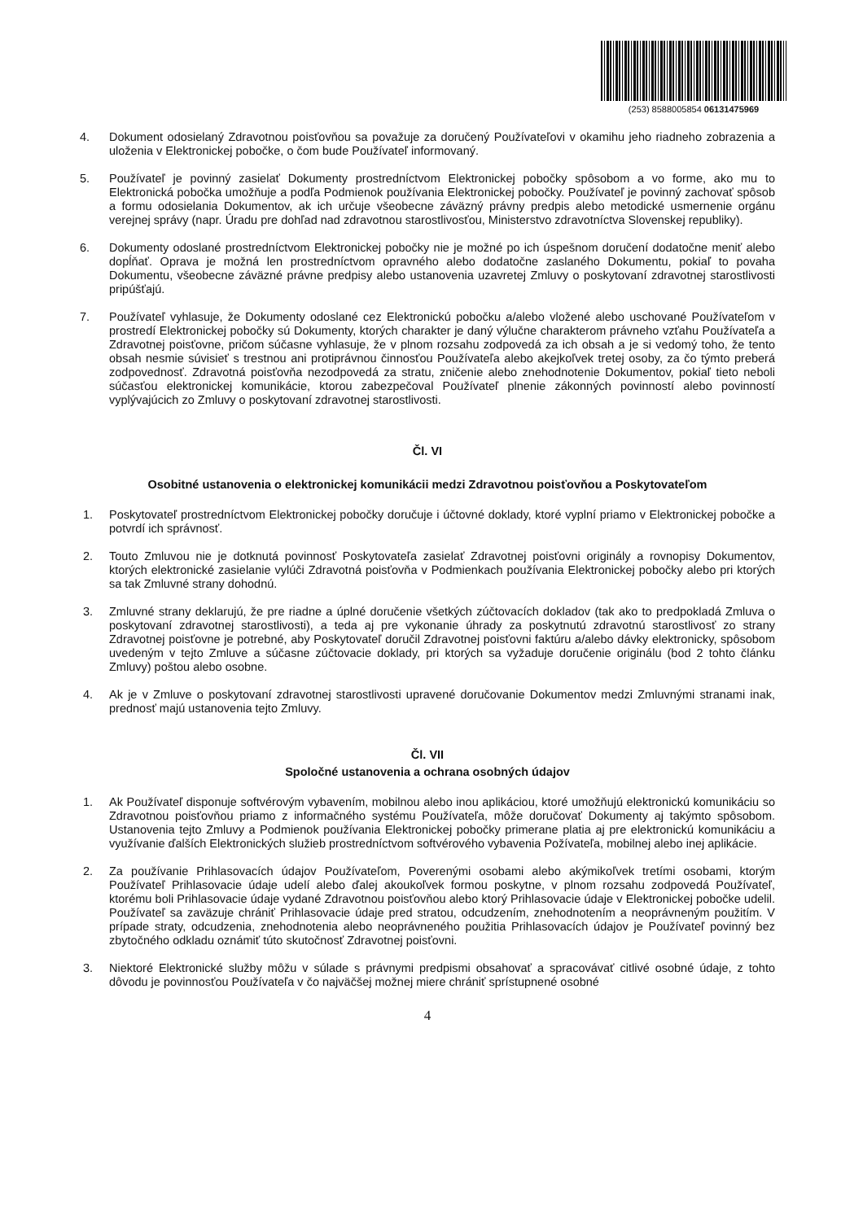(253) 8588005854 06131475969
4. Dokument odosielaný Zdravotnou poisťovňou sa považuje za doručený Používateľovi v okamihu jeho riadneho zobrazenia a uloženia v Elektronickej pobočke, o čom bude Používateľ informovaný.
5. Používateľ je povinný zasielať Dokumenty prostredníctvom Elektronickej pobočky spôsobom a vo forme, ako mu to Elektronická pobočka umožňuje a podľa Podmienok používania Elektronickej pobočky. Používateľ je povinný zachovať spôsob a formu odosielania Dokumentov, ak ich určuje všeobecne záväzný právny predpis alebo metodické usmernenie orgánu verejnej správy (napr. Úradu pre dohľad nad zdravotnou starostlivosťou, Ministerstvo zdravotníctva Slovenskej republiky).
6. Dokumenty odoslané prostredníctvom Elektronickej pobočky nie je možné po ich úspešnom doručení dodatočne meniť alebo dopĺňať. Oprava je možná len prostredníctvom opravného alebo dodatočne zaslaného Dokumentu, pokiaľ to povaha Dokumentu, všeobecne záväzné právne predpisy alebo ustanovenia uzavretej Zmluvy o poskytovaní zdravotnej starostlivosti pripúšťajú.
7. Používateľ vyhlasuje, že Dokumenty odoslané cez Elektronickú pobočku a/alebo vložené alebo uschované Používateľom v prostredí Elektronickej pobočky sú Dokumenty, ktorých charakter je daný výlučne charakterom právneho vzťahu Používateľa a Zdravotnej poisťovne, pričom súčasne vyhlasuje, že v plnom rozsahu zodpovedá za ich obsah a je si vedomý toho, že tento obsah nesmie súvisieť s trestnou ani protiprávnou činnosťou Používateľa alebo akejkoľvek tretej osoby, za čo týmto preberá zodpovednosť. Zdravotná poisťovňa nezodpovedá za stratu, zničenie alebo znehodnotenie Dokumentov, pokiaľ tieto neboli súčasťou elektronickej komunikácie, ktorou zabezpečoval Používateľ plnenie zákonných povinností alebo povinností vyplývajúcich zo Zmluvy o poskytovaní zdravotnej starostlivosti.
Čl. VI
Osobitné ustanovenia o elektronickej komunikácii medzi Zdravotnou poisťovňou a Poskytovateľom
1. Poskytovateľ prostredníctvom Elektronickej pobočky doručuje i účtovné doklady, ktoré vyplní priamo v Elektronickej pobočke a potvrdí ich správnosť.
2. Touto Zmluvou nie je dotknutá povinnosť Poskytovateľa zasielať Zdravotnej poisťovni originály a rovnopisy Dokumentov, ktorých elektronické zasielanie vylúči Zdravotná poisťovňa v Podmienkach používania Elektronickej pobočky alebo pri ktorých sa tak Zmluvné strany dohodnú.
3. Zmluvné strany deklarujú, že pre riadne a úplné doručenie všetkých zúčtovacích dokladov (tak ako to predpokladá Zmluva o poskytovaní zdravotnej starostlivosti), a teda aj pre vykonanie úhrady za poskytnutú zdravotnú starostlivosť zo strany Zdravotnej poisťovne je potrebné, aby Poskytovateľ doručil Zdravotnej poisťovni faktúru a/alebo dávky elektronicky, spôsobom uvedeným v tejto Zmluve a súčasne zúčtovacie doklady, pri ktorých sa vyžaduje doručenie originálu (bod 2 tohto článku Zmluvy) poštou alebo osobne.
4. Ak je v Zmluve o poskytovaní zdravotnej starostlivosti upravené doručovanie Dokumentov medzi Zmluvnými stranami inak, prednosť majú ustanovenia tejto Zmluvy.
Čl. VII
Spoločné ustanovenia a ochrana osobných údajov
1. Ak Používateľ disponuje softvérovým vybavením, mobilnou alebo inou aplikáciou, ktoré umožňujú elektronickú komunikáciu so Zdravotnou poisťovňou priamo z informačného systému Používateľa, môže doručovať Dokumenty aj takýmto spôsobom. Ustanovenia tejto Zmluvy a Podmienok používania Elektronickej pobočky primerane platia aj pre elektronickú komunikáciu a využívanie ďalších Elektronických služieb prostredníctvom softvérového vybavenia Požívateľa, mobilnej alebo inej aplikácie.
2. Za používanie Prihlasovacích údajov Používateľom, Poverenými osobami alebo akýmikoľvek tretími osobami, ktorým Používateľ Prihlasovacie údaje udelí alebo ďalej akoukoľvek formou poskytne, v plnom rozsahu zodpovedá Používateľ, ktorému boli Prihlasovacie údaje vydané Zdravotnou poisťovňou alebo ktorý Prihlasovacie údaje v Elektronickej pobočke udelil. Používateľ sa zaväzuje chrániť Prihlasovacie údaje pred stratou, odcudzením, znehodnotením a neoprávneným použitím. V prípade straty, odcudzenia, znehodnotenia alebo neoprávneného použitia Prihlasovacích údajov je Používateľ povinný bez zbytočného odkladu oznámiť túto skutočnosť Zdravotnej poisťovni.
3. Niektoré Elektronické služby môžu v súlade s právnymi predpismi obsahovať a spracovávať citlivé osobné údaje, z tohto dôvodu je povinnosťou Používateľa v čo najväčšej možnej miere chrániť sprístupnené osobné
4